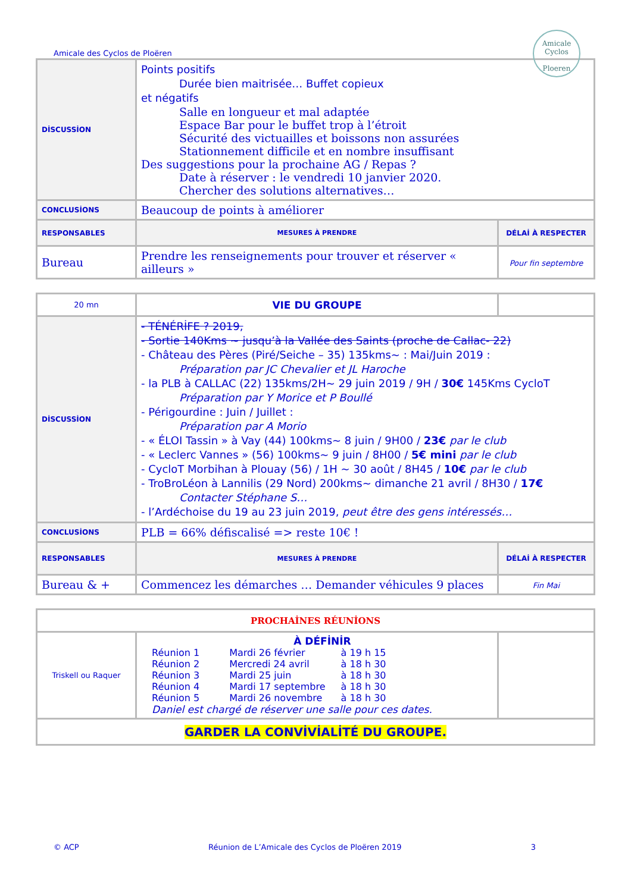Amicale des Cyclos de Ploëren
Amicale Cyclos
Ploeren
| DİSCUSSİON | Points positifs Durée bien maitrisée… Buffet copieux et négatifs Salle en longueur et mal adaptée Espace Bar pour le buffet trop à l’étroit Sécurité des victuailles et boissons non assurées Stationnement difficile et en nombre insuffisant Des suggestions pour la prochaine AG / Repas ? Date à réserver : le vendredi 10 janvier 2020. Chercher des solutions alternatives… | |
| CONCLUSİONS | Beaucoup de points à améliorer | |
| RESPONSABLES | MESURES À PRENDRE | DÉLAİ À RESPECTER |
| Bureau | Prendre les renseignements pour trouver et réserver « ailleurs » | Pour fin septembre |
| 20 mn | VIE DU GROUPE | |
| DİSCUSSİON | - TÉNÉRİFE ? 2019, - Sortie 140Kms ~ jusqu’à la Vallée des Saints (proche de Callac- 22) - Château des Pères (Piré/Seiche – 35) 135kms~ : Mai/Juin 2019 : Préparation par JC Chevalier et JL Haroche - la PLB à CALLAC (22) 135kms/2H~ 29 juin 2019 / 9H / 30€ 145Kms CycloT Préparation par Y Morice et P Boullé - Périgourdine : Juin / Juillet : Préparation par A Morio - « ÉLOI Tassin » à Vay (44) 100kms~ 8 juin / 9H00 / 23€ par le club - « Leclerc Vannes » (56) 100kms~ 9 juin / 8H00 / 5€ mini par le club - CycloT Morbihan à Plouay (56) / 1H ~ 30 août / 8H45 / 10€ par le club - TroBroLéon à Lannilis (29 Nord) 200kms~ dimanche 21 avril / 8H30 / 17€ Contacter Stéphane S… - l’Ardéchoise du 19 au 23 juin 2019, peut être des gens intéressés… | |
| CONCLUSİONS | PLB = 66% défiscalisé => reste 10€ ! | |
| RESPONSABLES | MESURES À PRENDRE | DÉLAİ À RESPECTER |
| Bureau & + | Commencez les démarches … Demander véhicules 9 places | Fin Mai |
| PROCHAİNES RÉUNİONS | | |
| Triskell ou Raquer | À DÉFİNİR / Réunion 1 / Mardi 26 février / à 19 h 15 / / Réunion 2 / Mercredi 24 avril / à 18 h 30 / / Réunion 3 / Mardi 25 juin / à 18 h 30 / / Réunion 4 / Mardi 17 septembre / à 18 h 30 / / Réunion 5 / Mardi 26 novembre / à 18 h 30 / Daniel est chargé de réserver une salle pour ces dates. | |
| GARDER LA CONVİVİALİTÉ DU GROUPE. | | |
© ACP Réunion de L’Amicale des Cyclos de Ploëren 2019 3